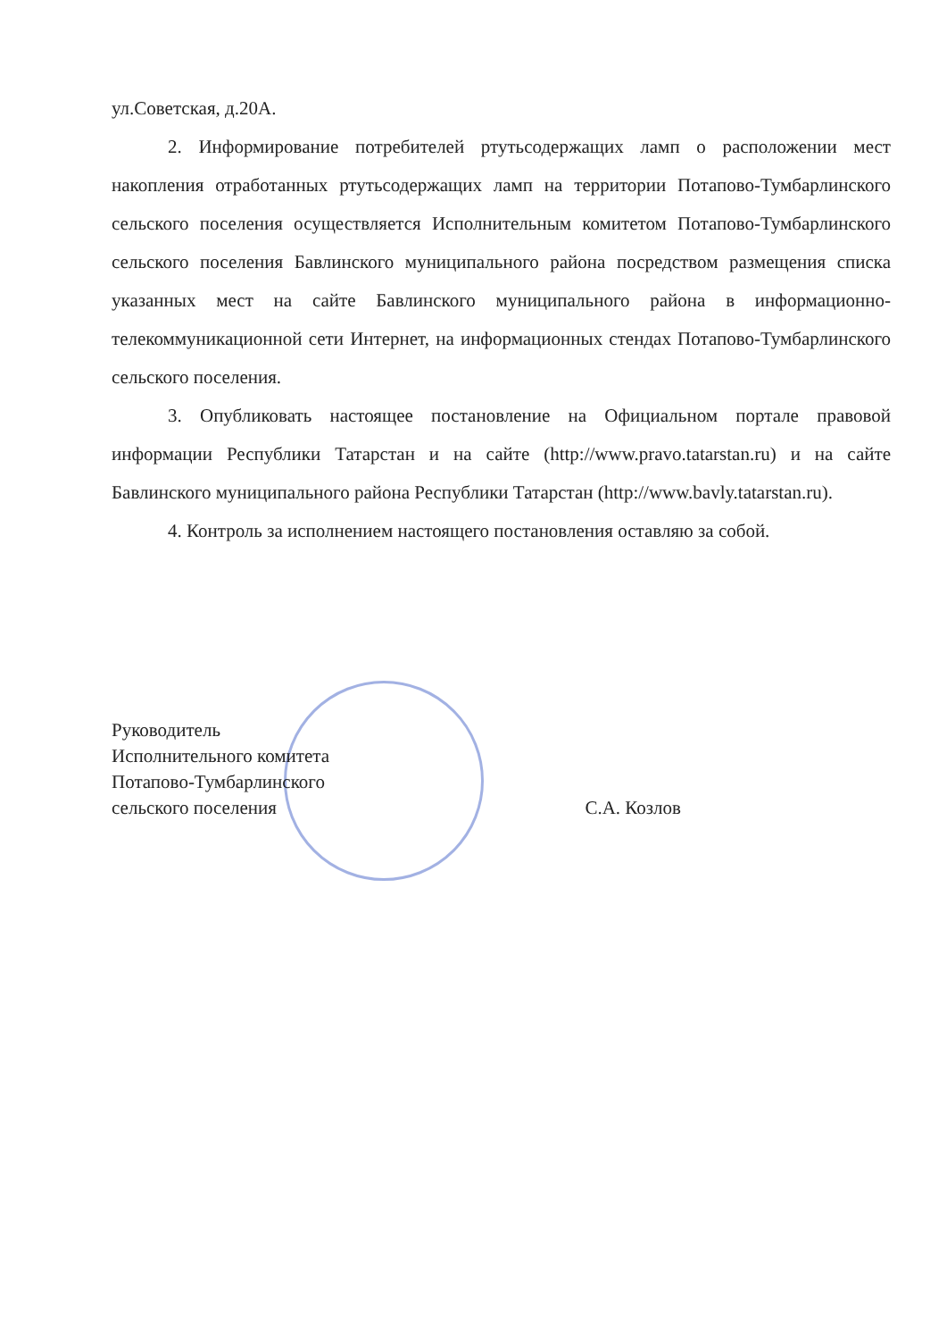ул.Советская, д.20А.
2. Информирование потребителей ртутьсодержащих ламп о расположении мест накопления отработанных ртутьсодержащих ламп на территории Потапово-Тумбарлинского сельского поселения осуществляется Исполнительным комитетом Потапово-Тумбарлинского сельского поселения Бавлинского муниципального района посредством размещения списка указанных мест на сайте Бавлинского муниципального района в информационно-телекоммуникационной сети Интернет, на информационных стендах Потапово-Тумбарлинского сельского поселения.
3. Опубликовать настоящее постановление на Официальном портале правовой информации Республики Татарстан и на сайте (http://www.pravo.tatarstan.ru) и на сайте Бавлинского муниципального района Республики Татарстан (http://www.bavly.tatarstan.ru).
4. Контроль за исполнением настоящего постановления оставляю за собой.
Руководитель
Исполнительного комитета
Потапово-Тумбарлинского
сельского поселения
С.А. Козлов